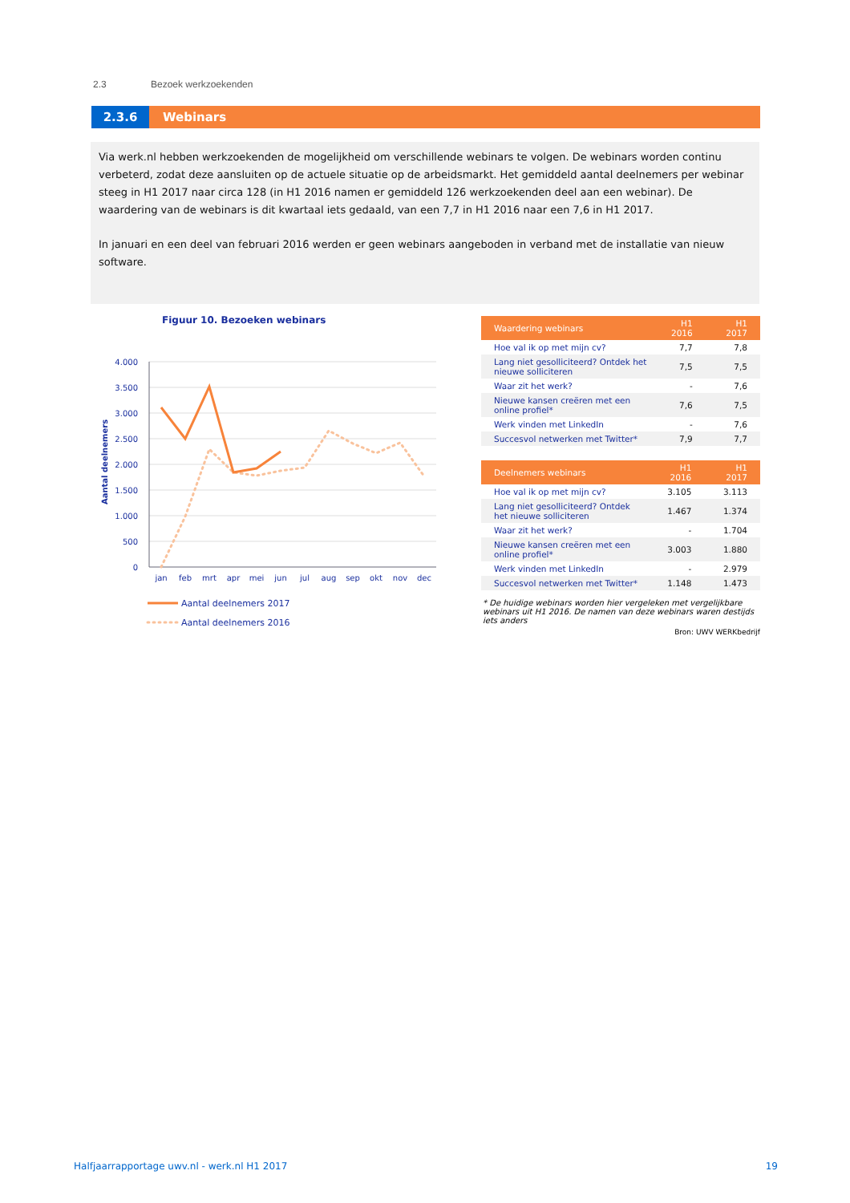2.3 Bezoek werkzoekenden
2.3.6 Webinars
Via werk.nl hebben werkzoekenden de mogelijkheid om verschillende webinars te volgen. De webinars worden continu verbeterd, zodat deze aansluiten op de actuele situatie op de arbeidsmarkt. Het gemiddeld aantal deelnemers per webinar steeg in H1 2017 naar circa 128 (in H1 2016 namen er gemiddeld 126 werkzoekenden deel aan een webinar). De waardering van de webinars is dit kwartaal iets gedaald, van een 7,7 in H1 2016 naar een 7,6 in H1 2017.
In januari en een deel van februari 2016 werden er geen webinars aangeboden in verband met de installatie van nieuw software.
Figuur 10. Bezoeken webinars
Aantal deelnemers
4.000
3.500
3.000
2.500
2.000
1.500
1.000
500
0
jan
feb
mrt
apr
mei
jun
jul
aug
sep
okt
nov
dec
Aantal deelnemers 2017
Aantal deelnemers 2016
| Waardering webinars | H1 2016 | H1 2017 |
| --- | --- | --- |
| Hoe val ik op met mijn cv? | 7,7 | 7,8 |
| Lang niet gesolliciteerd? Ontdek het nieuwe solliciteren | 7,5 | 7,5 |
| Waar zit het werk? | - | 7,6 |
| Nieuwe kansen creëren met een online profiel* | 7,6 | 7,5 |
| Werk vinden met LinkedIn | - | 7,6 |
| Succesvol netwerken met Twitter* | 7,9 | 7,7 |
| Deelnemers webinars | H1 2016 | H1 2017 |
| --- | --- | --- |
| Hoe val ik op met mijn cv? | 3.105 | 3.113 |
| Lang niet gesolliciteerd? Ontdek het nieuwe solliciteren | 1.467 | 1.374 |
| Waar zit het werk? | - | 1.704 |
| Nieuwe kansen creëren met een online profiel* | 3.003 | 1.880 |
| Werk vinden met LinkedIn | - | 2.979 |
| Succesvol netwerken met Twitter* | 1.148 | 1.473 |
* De huidige webinars worden hier vergeleken met vergelijkbare webinars uit H1 2016. De namen van deze webinars waren destijds iets anders
Bron: UWV WERKbedrijf
Halfjaarrapportage uwv.nl - werk.nl H1 2017 19